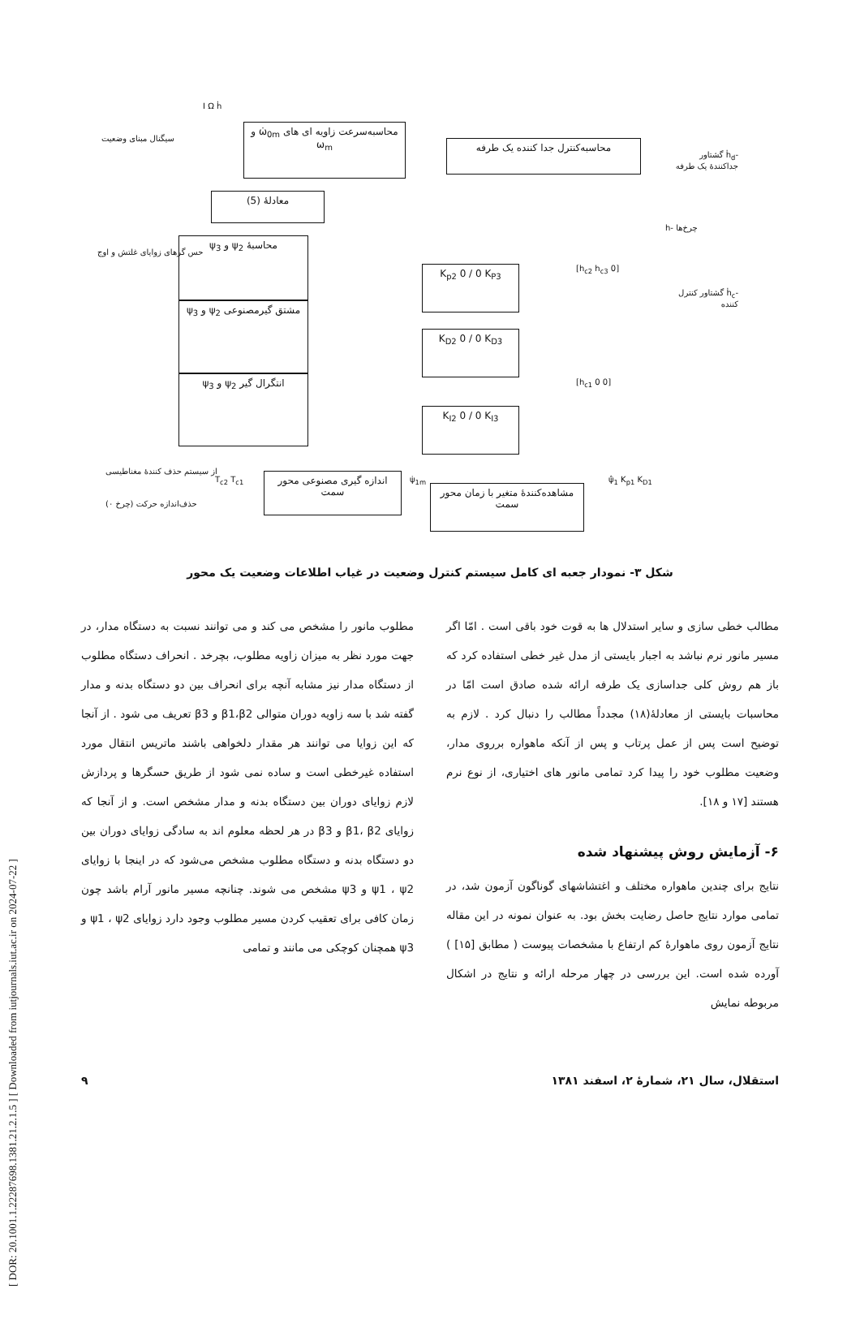[ DOR: 20.1001.1.22287698.1381.21.2.1.5 ] [ Downloaded from iutjournals.iut.ac.ir on 2024-07-22 ]
سیگنال مبنای وضعیت
محاسبه‌سرعت زاویه ای های ω̇<sub>0m</sub> و ω<sub>m</sub>
محاسبه‌کنترل جدا کننده یک طرفه
معادلهٔ (5)
محاسبهٔ ψ<sub>2</sub> و ψ<sub>3</sub>
مشتق گیرمصنوعی ψ<sub>2</sub> و ψ<sub>3</sub>
انتگرال گیر ψ<sub>2</sub> و ψ<sub>3</sub>
حس گرهای زوایای غلتش و اوج
K<sub>p2</sub> 0 / 0 K<sub>P3</sub>
K<sub>D2</sub> 0 / 0 K<sub>D3</sub>
K<sub>I2</sub> 0 / 0 K<sub>I3</sub>
[0 h<sub>c2</sub> h<sub>c3</sub>]
[h<sub>c1</sub> 0 0]
-ḣ<sub>d</sub> گشتاور جداکنندهٔ یک طرفه
چرخ‌ها -h
-ḣ<sub>c</sub> گشتاور کنترل کننده
از سیستم حذف کنندهٔ مغناطیسی
حذف‌اندازه حرکت (چرخ ۰)
T<sub>c2</sub> T<sub>c1</sub>
اندازه گیری مصنوعی محور سمت
مشاهده‌کنندهٔ متغیر با زمان محور سمت
ψ̇<sub>1m</sub> ψ̂<sub>1</sub> K<sub>p1</sub> K<sub>D1</sub>
I Ω ḣ
شکل ۳- نمودار جعبه ای کامل سیستم کنترل وضعیت در غیاب اطلاعات وضعیت یک محور
مطلوب مانور را مشخص می کند و می توانند نسبت به دستگاه مدار، در جهت مورد نظر به میزان زاویه مطلوب، بچرخد . انحراف دستگاه مطلوب از دستگاه مدار نیز مشابه آنچه برای انحراف بین دو دستگاه بدنه و مدار گفته شد با سه زاویه دوران متوالی β1،β2 و β3 تعریف می شود . از آنجا که این زوایا می توانند هر مقدار دلخواهی باشند ماتریس انتقال مورد استفاده غیرخطی است و ساده نمی شود از طریق حسگرها و پردازش لازم زوایای دوران بین دستگاه بدنه و مدار مشخص است. و از آنجا که زوایای β1، β2 و β3 در هر لحظه معلوم اند به سادگی زوایای دوران بین دو دستگاه بدنه و دستگاه مطلوب مشخص می‌شود که در اینجا با زوایای ψ1 ، ψ2 و ψ3 مشخص می شوند. چنانچه مسیر مانور آرام باشد چون زمان کافی برای تعقیب کردن مسیر مطلوب وجود دارد زوایای ψ1 ، ψ2 و ψ3 همچنان کوچکی می مانند و تمامی
مطالب خطی سازی و سایر استدلال ها به قوت خود باقی است . امّا اگر مسیر مانور نرم نباشد به اجبار بایستی از مدل غیر خطی استفاده کرد که باز هم روش کلی جداسازی یک طرفه ارائه شده صادق است امّا در محاسبات بایستی از معادلهٔ(۱۸) مجدداً مطالب را دنبال کرد . لازم به توضیح است پس از عمل پرتاب و پس از آنکه ماهواره برروی مدار، وضعیت مطلوب خود را پیدا کرد تمامی مانور های اختیاری، از نوع نرم هستند [۱۷ و ۱۸].
۶- آزمایش روش پیشنهاد شده
نتایج برای چندین ماهواره مختلف و اغتشاشهای گوناگون آزمون شد، در تمامی موارد نتایج حاصل رضایت بخش بود. به عنوان نمونه در این مقاله نتایج آزمون روی ماهوارهٔ کم ارتفاع با مشخصات پیوست ( مطابق [۱۵] ) آورده شده است. این بررسی در چهار مرحله ارائه و نتایج در اشکال مربوطه نمایش
استقلال، سال ۲۱، شمارهٔ ۲، اسفند ۱۳۸۱ ۹